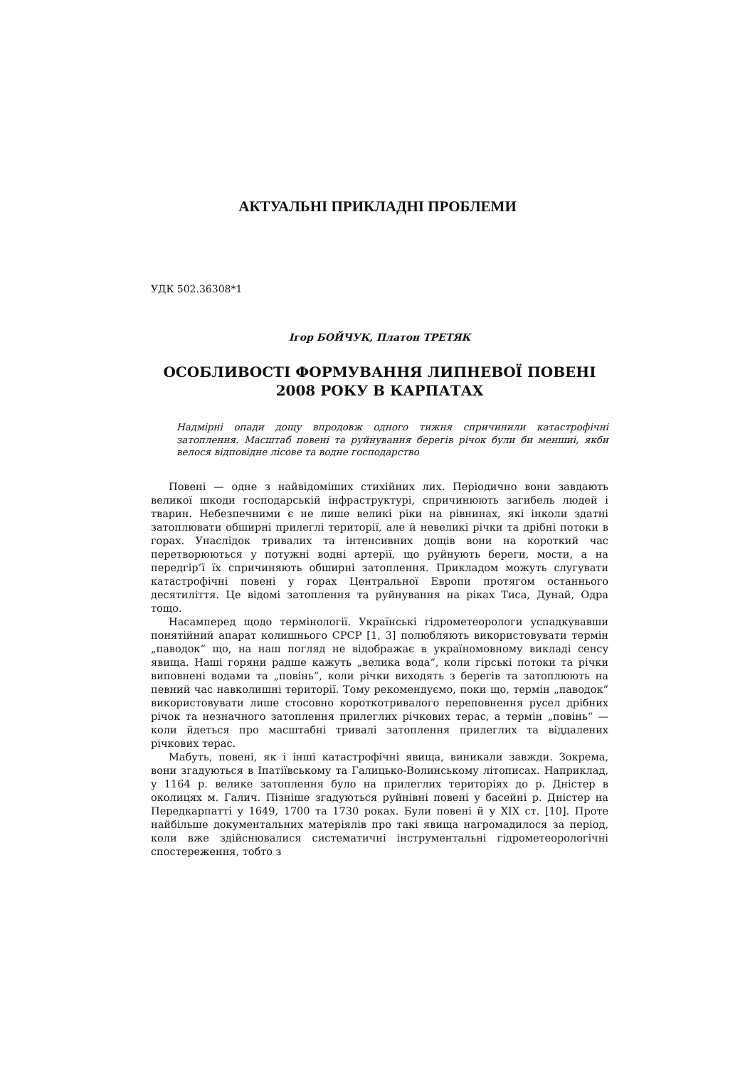АКТУАЛЬНІ ПРИКЛАДНІ ПРОБЛЕМИ
УДК 502.36308*1
Ігор БОЙЧУК, Платон ТРЕТЯК
ОСОБЛИВОСТІ ФОРМУВАННЯ ЛИПНЕВОЇ ПОВЕНІ 2008 РОКУ В КАРПАТАХ
Надмірні опади дощу впродовж одного тижня спричинили катастрофічні затоплення. Масштаб повені та руйнування берегів річок були би меншиі, якби велося відповідне лісове та водне господарство
Повені — одне з найвідоміших стихійних лих. Періодично вони завдають великої шкоди господарській інфраструктурі, спричинюють загибель людей і тварин. Небезпечними є не лише великі ріки на рівнинах, які інколи здатні затоплювати обширні прилеглі території, але й невеликі річки та дрібні потоки в горах. Унаслідок тривалих та інтенсивних дощів вони на короткий час перетворюються у потужні водні артерії, що руйнують береги, мости, а на передгір’ї їх спричиняють обширні затоплення. Прикладом можуть слугувати катастрофічні повені у горах Центральної Европи протягом останнього десятиліття. Це відомі затоплення та руйнування на ріках Тиса, Дунай, Одра тощо.
Насамперед щодо термінології. Українські гідрометеорологи успадкувавши понятійний апарат колишнього СРСР [1, 3] полюбляють використовувати термін „паводок“ що, на наш погляд не відображає в україномовному викладі сенсу явища. Наші горяни радше кажуть „велика вода“, коли гірські потоки та річки виповнені водами та „повінь“, коли річки виходять з берегів та затоплюють на певний час навколишні території. Тому рекомендуємо, поки що, термін „паводок“ використовувати лише стосовно короткотривалого переповнення русел дрібних річок та незначного затоплення прилеглих річкових терас, а термін „повінь“ — коли йдеться про масштабні тривалі затоплення прилеглих та віддалених річкових терас.
Мабуть, повені, як і інші катастрофічні явища, виникали завжди. Зокрема, вони згадуються в Іпатіївському та Галицько-Волинському літописах. Наприклад, у 1164 р. велике затоплення було на прилеглих територіях до р. Дністер в околицях м. Галич. Пізніше згадуються руйнівні повені у басейні р. Дністер на Передкарпатті у 1649, 1700 та 1730 роках. Були повені й у XIX ст. [10]. Проте найбільше документальних матеріялів про такі явища нагромадилося за період, коли вже здійснювалися систематичні інструментальні гідрометеорологічні спостереження, тобто з